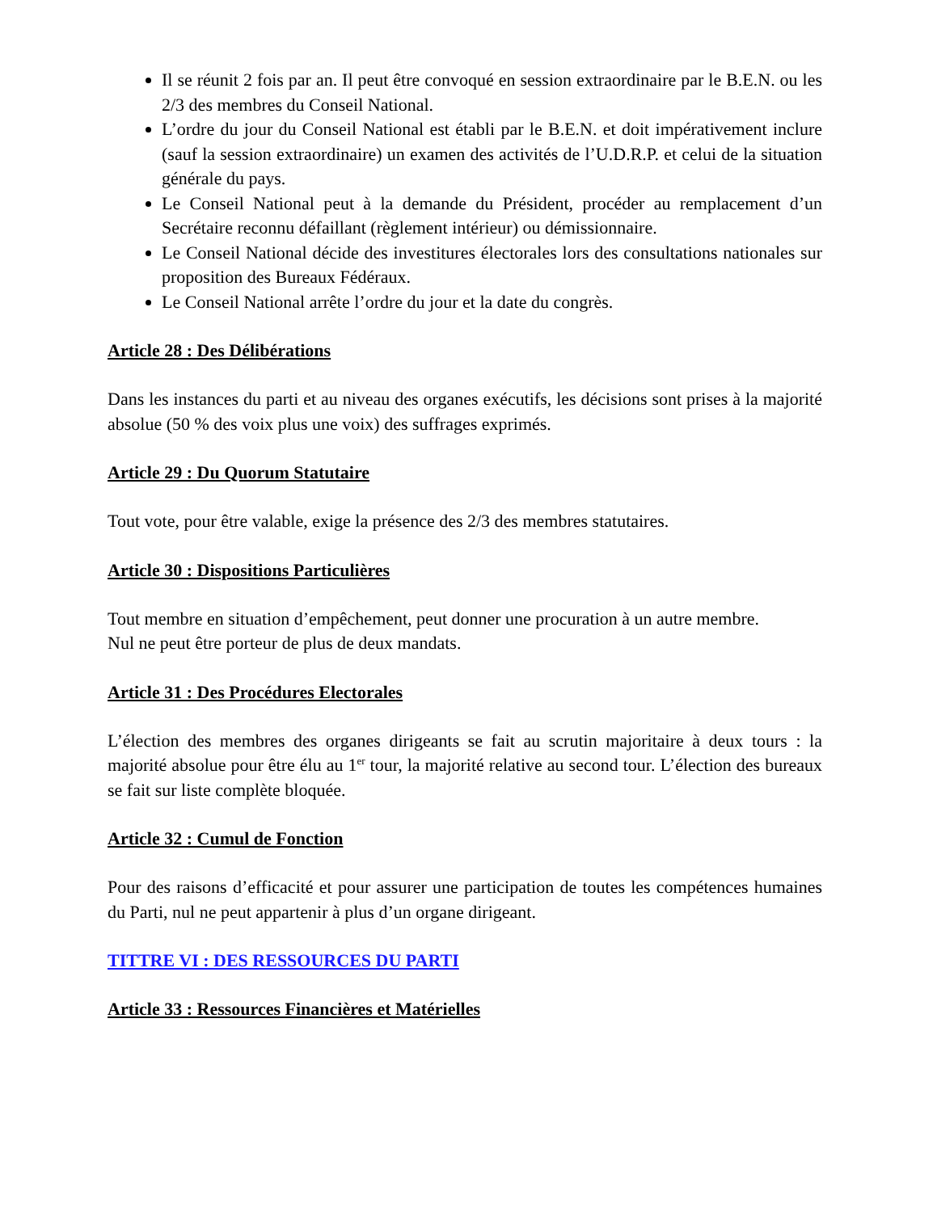Il se réunit 2 fois par an. Il peut être convoqué en session extraordinaire par le B.E.N. ou les 2/3 des membres du Conseil National.
L’ordre du jour du Conseil National est établi par le B.E.N. et doit impérativement inclure (sauf la session extraordinaire) un examen des activités de l’U.D.R.P. et celui de la situation générale du pays.
Le Conseil National peut à la demande du Président, procéder au remplacement d’un Secrétaire reconnu défaillant (règlement intérieur) ou démissionnaire.
Le Conseil National décide des investitures électorales lors des consultations nationales sur proposition des Bureaux Fédéraux.
Le Conseil National arrête l’ordre du jour et la date du congrès.
Article 28 : Des Délibérations
Dans les instances du parti et au niveau des organes exécutifs, les décisions sont prises à la majorité absolue (50 % des voix plus une voix) des suffrages exprimés.
Article 29 : Du Quorum Statutaire
Tout vote, pour être valable, exige la présence des 2/3 des membres statutaires.
Article 30 : Dispositions Particulières
Tout membre en situation d’empêchement, peut donner une procuration à un autre membre.
Nul ne peut être porteur de plus de deux mandats.
Article 31 : Des Procédures Electorales
L’élection des membres des organes dirigeants se fait au scrutin majoritaire à deux tours : la majorité absolue pour être élu au 1<sup>er</sup> tour, la majorité relative au second tour. L’élection des bureaux se fait sur liste complète bloquée.
Article 32 : Cumul de Fonction
Pour des raisons d’efficacité et pour assurer une participation de toutes les compétences humaines du Parti, nul ne peut appartenir à plus d’un organe dirigeant.
TITTRE VI : DES RESSOURCES DU PARTI
Article 33 : Ressources Financières et Matérielles